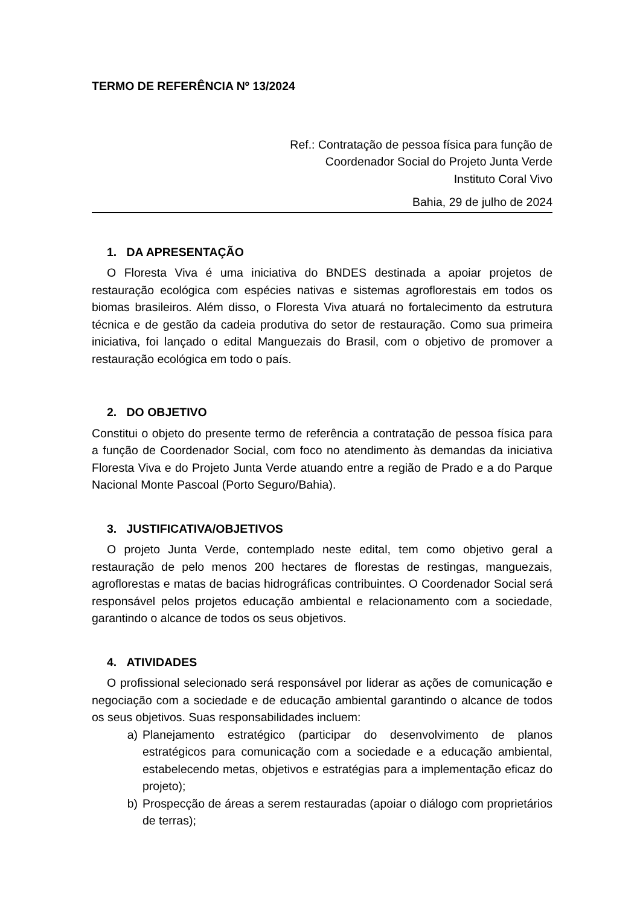TERMO DE REFERÊNCIA Nº 13/2024
Ref.: Contratação de pessoa física para função de
Coordenador Social do Projeto Junta Verde
Instituto Coral Vivo
Bahia, 29 de julho de 2024
1. DA APRESENTAÇÃO
O Floresta Viva é uma iniciativa do BNDES destinada a apoiar projetos de restauração ecológica com espécies nativas e sistemas agroflorestais em todos os biomas brasileiros. Além disso, o Floresta Viva atuará no fortalecimento da estrutura técnica e de gestão da cadeia produtiva do setor de restauração. Como sua primeira iniciativa, foi lançado o edital Manguezais do Brasil, com o objetivo de promover a restauração ecológica em todo o país.
2. DO OBJETIVO
Constitui o objeto do presente termo de referência a contratação de pessoa física para a função de Coordenador Social, com foco no atendimento às demandas da iniciativa Floresta Viva e do Projeto Junta Verde atuando entre a região de Prado e a do Parque Nacional Monte Pascoal (Porto Seguro/Bahia).
3. JUSTIFICATIVA/OBJETIVOS
O projeto Junta Verde, contemplado neste edital, tem como objetivo geral a restauração de pelo menos 200 hectares de florestas de restingas, manguezais, agroflorestas e matas de bacias hidrográficas contribuintes. O Coordenador Social será responsável pelos projetos educação ambiental e relacionamento com a sociedade, garantindo o alcance de todos os seus objetivos.
4. ATIVIDADES
O profissional selecionado será responsável por liderar as ações de comunicação e negociação com a sociedade e de educação ambiental garantindo o alcance de todos os seus objetivos. Suas responsabilidades incluem:
a) Planejamento estratégico (participar do desenvolvimento de planos estratégicos para comunicação com a sociedade e a educação ambiental, estabelecendo metas, objetivos e estratégias para a implementação eficaz do projeto);
b) Prospecção de áreas a serem restauradas (apoiar o diálogo com proprietários de terras);